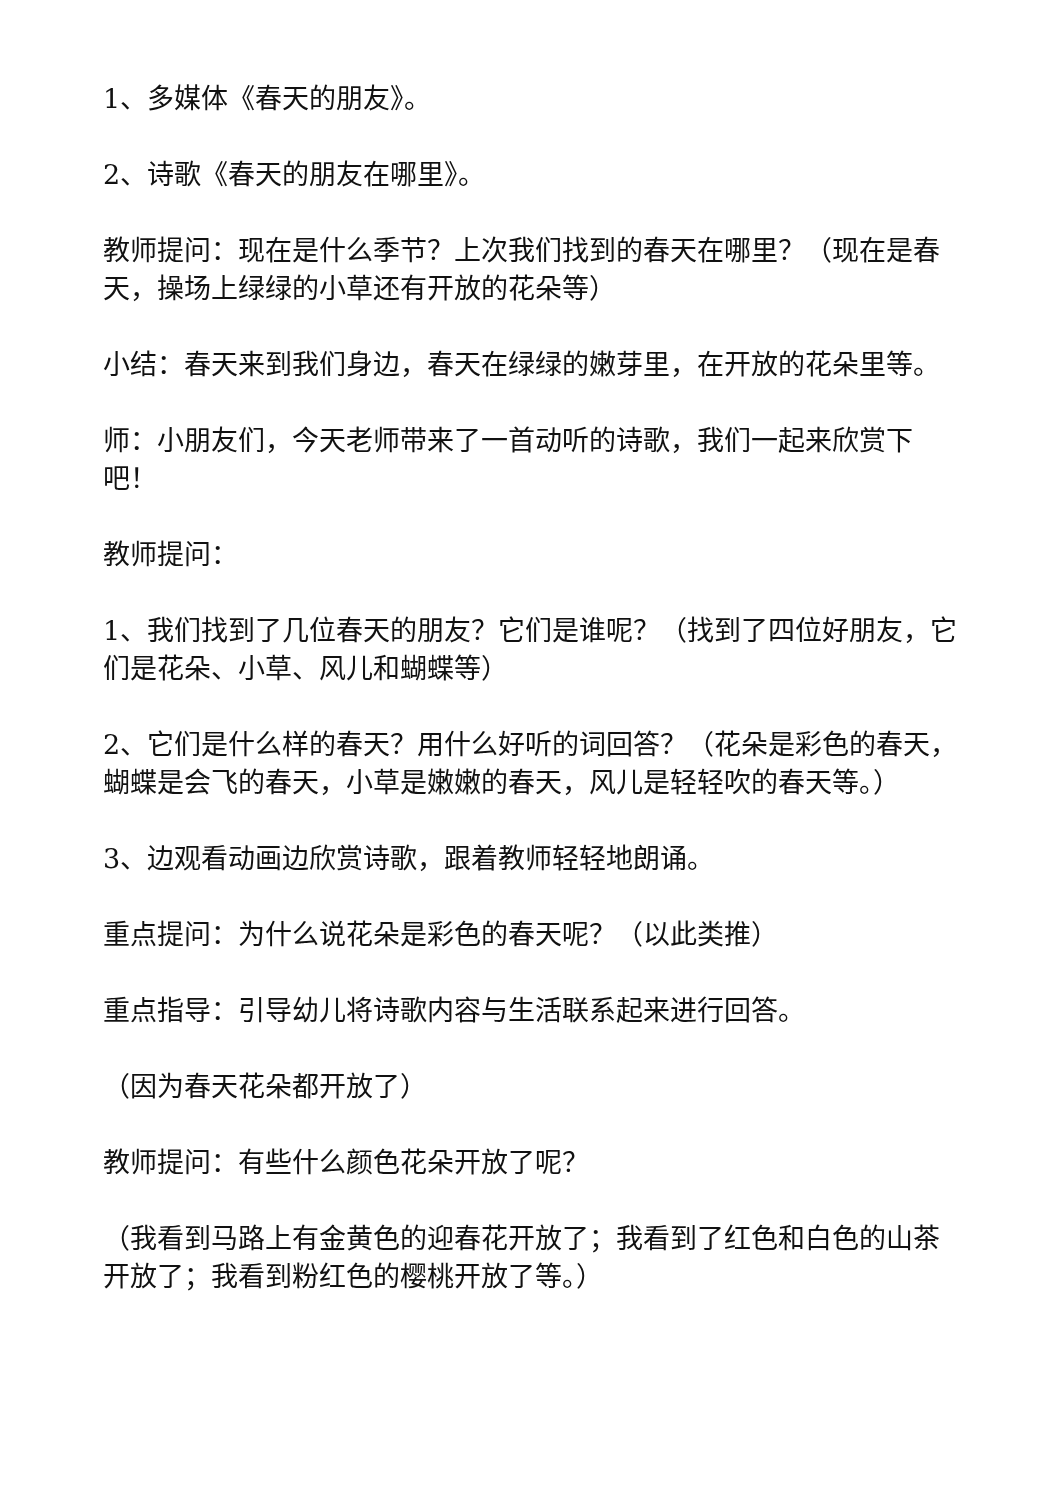1、多媒体《春天的朋友》。
2、诗歌《春天的朋友在哪里》。
教师提问：现在是什么季节？上次我们找到的春天在哪里？（现在是春天，操场上绿绿的小草还有开放的花朵等）
小结：春天来到我们身边，春天在绿绿的嫩芽里，在开放的花朵里等。
师：小朋友们，今天老师带来了一首动听的诗歌，我们一起来欣赏下吧！
教师提问：
1、我们找到了几位春天的朋友？它们是谁呢？（找到了四位好朋友，它们是花朵、小草、风儿和蝴蝶等）
2、它们是什么样的春天？用什么好听的词回答？（花朵是彩色的春天，蝴蝶是会飞的春天，小草是嫩嫩的春天，风儿是轻轻吹的春天等。）
3、边观看动画边欣赏诗歌，跟着教师轻轻地朗诵。
重点提问：为什么说花朵是彩色的春天呢？（以此类推）
重点指导：引导幼儿将诗歌内容与生活联系起来进行回答。
（因为春天花朵都开放了）
教师提问：有些什么颜色花朵开放了呢？
（我看到马路上有金黄色的迎春花开放了；我看到了红色和白色的山茶开放了；我看到粉红色的樱桃开放了等。）